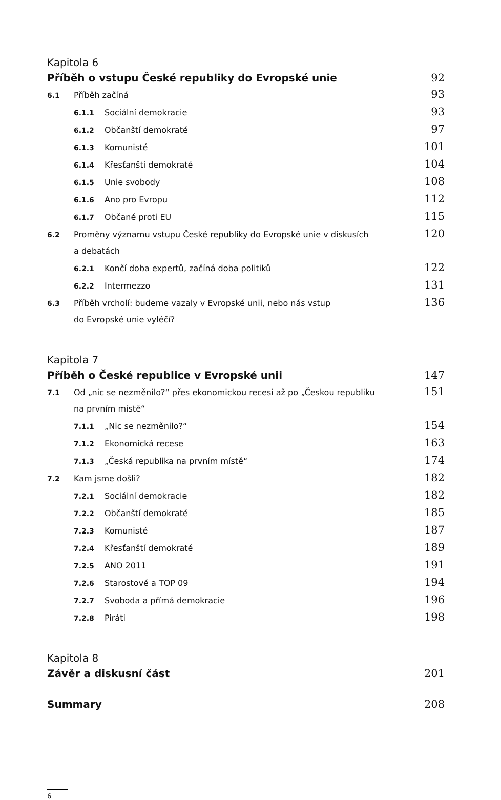Kapitola 6
Příběh o vstupu České republiky do Evropské unie 92
6.1 Příběh začíná 93
6.1.1 Sociální demokracie 93
6.1.2 Občanští demokraté 97
6.1.3 Komunisté 101
6.1.4 Křesťanští demokraté 104
6.1.5 Unie svobody 108
6.1.6 Ano pro Evropu 112
6.1.7 Občané proti EU 115
6.2 Proměny významu vstupu České republiky do Evropské unie v diskusích
a debatách 120
6.2.1 Končí doba expertů, začíná doba politiků 122
6.2.2 Intermezzo 131
6.3 Příběh vrcholí: budeme vazaly v Evropské unii, nebo nás vstup
do Evropské unie vyléčí? 136
Kapitola 7
Příběh o České republice v Evropské unii 147
7.1 Od „nic se nezměnilo?“ přes ekonomickou recesi až po „Českou republiku
na prvním místě“151
7.1.1 „Nic se nezměnilo?“154
7.1.2 Ekonomická recese 163
7.1.3 „Česká republika na prvním místě“174
7.2 Kam jsme došli? 182
7.2.1 Sociální demokracie 182
7.2.2 Občanští demokraté 185
7.2.3 Komunisté 187
7.2.4 Křesťanští demokraté 189
7.2.5 ANO 2011 191
7.2.6 Starostové a TOP 09 194
7.2.7 Svoboda a přímá demokracie 196
7.2.8 Piráti 198
Kapitola 8
Závěr a diskusní část 201
Summary 208
6